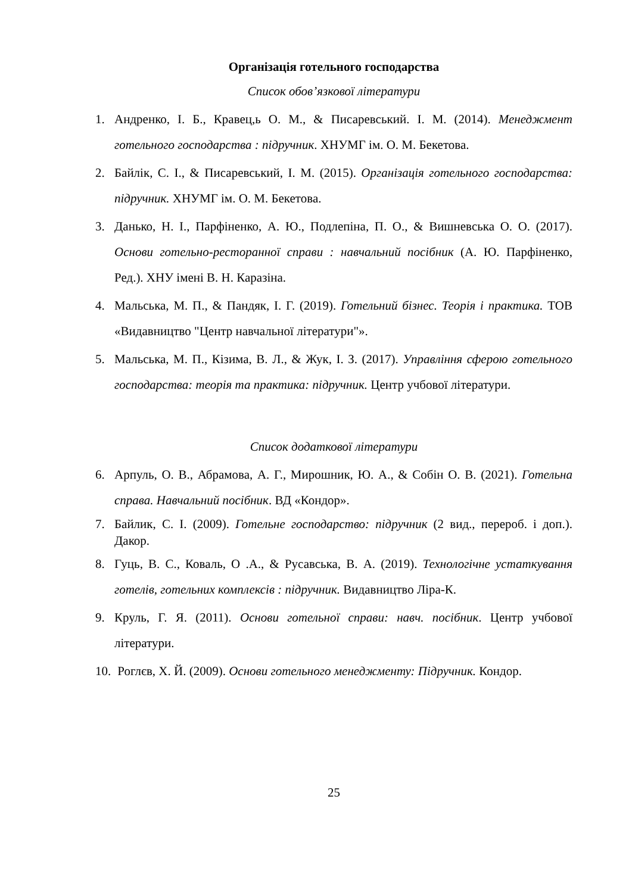Організація готельного господарства
Список обов’язкової літератури
1. Андренко, І. Б., Кравец,ь О. М., & Писаревський. І. М. (2014). Менеджмент готельного господарства : підручник. ХНУМГ ім. О. М. Бекетова.
2. Байлік, С. І., & Писаревський, І. М. (2015). Організація готельного господарства: підручник. ХНУМГ ім. О. М. Бекетова.
3. Данько, Н. І., Парфіненко, А. Ю., Подлепіна, П. О., & Вишневська О. О. (2017). Основи готельно-ресторанної справи : навчальний посібник (А. Ю. Парфіненко, Ред.). ХНУ імені В. Н. Каразіна.
4. Мальська, М. П., & Пандяк, І. Г. (2019). Готельний бізнес. Теорія і практика. ТОВ «Видавництво "Центр навчальної літератури"».
5. Мальська, М. П., Кізима, В. Л., & Жук, І. З. (2017). Управління сферою готельного господарства: теорія та практика: підручник. Центр учбової літератури.
Список додаткової літератури
6. Арпуль, О. В., Абрамова, А. Г., Мирошник, Ю. А., & Собін О. В. (2021). Готельна справа. Навчальний посібник. ВД «Кондор».
7. Байлик, С. І. (2009). Готельне господарство: підручник (2 вид., перероб. і доп.). Дакор.
8. Гуць, В. С., Коваль, О .А., & Русавська, В. А. (2019). Технологічне устаткування готелів, готельних комплексів : підручник. Видавництво Ліра-К.
9. Круль, Г. Я. (2011). Основи готельної справи: навч. посібник. Центр учбової літератури.
10. Роглєв, Х. Й. (2009). Основи готельного менеджменту: Підручник. Кондор.
25